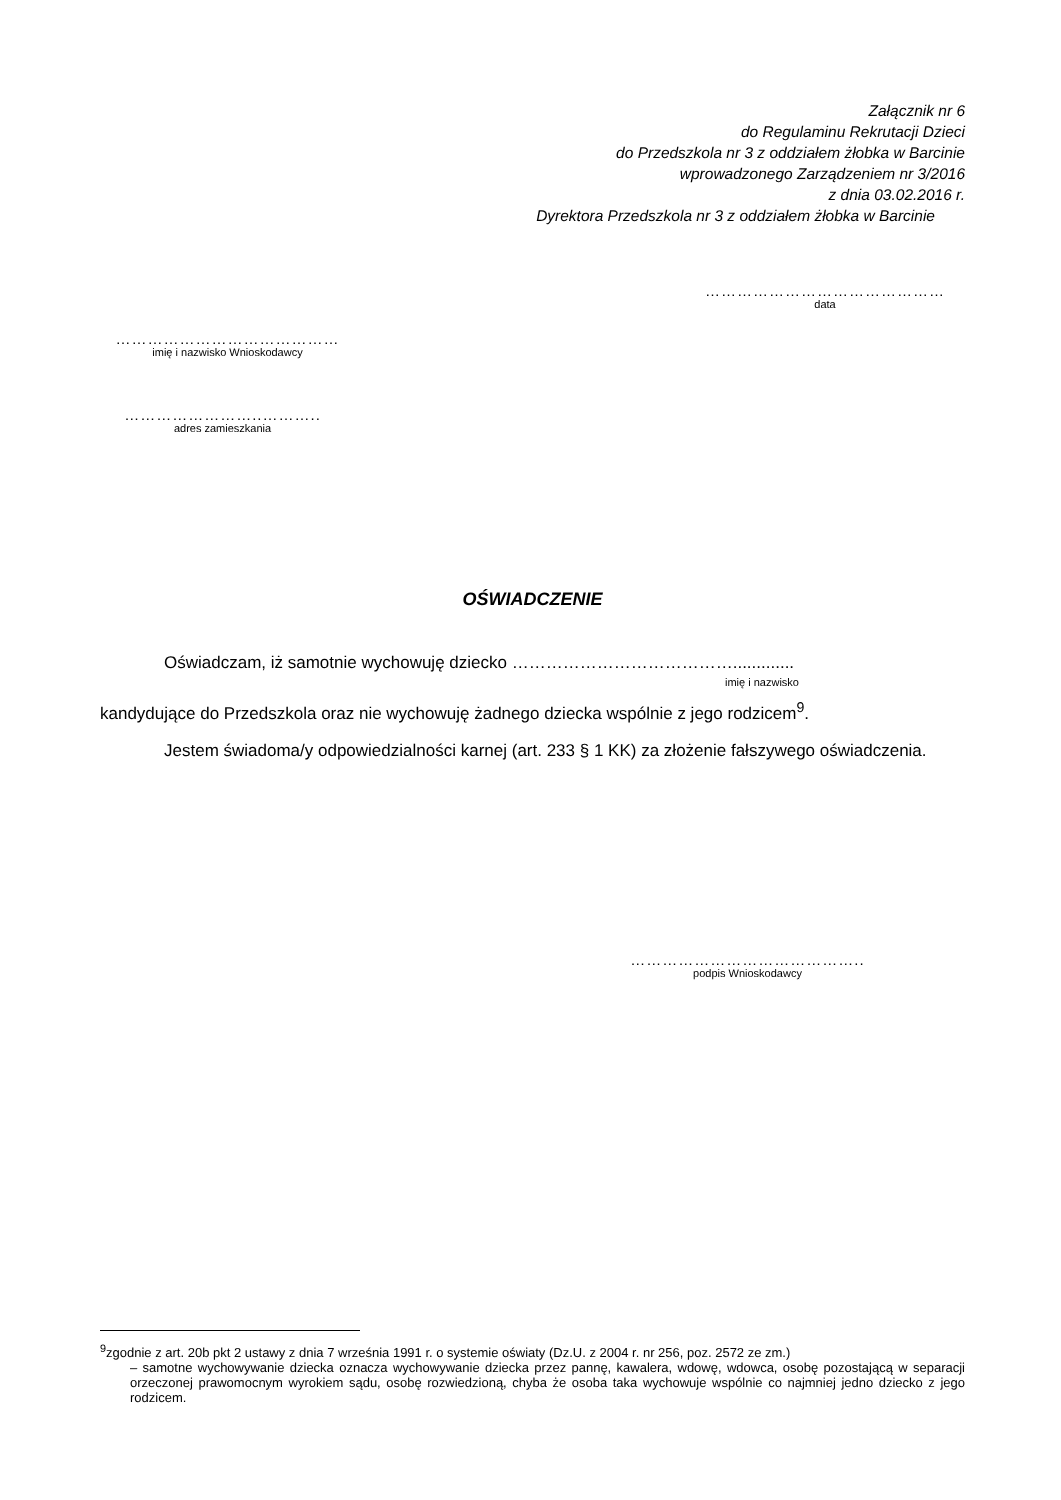Załącznik nr 6
do Regulaminu Rekrutacji Dzieci
do Przedszkola nr 3 z oddziałem żłobka w Barcinie
wprowadzonego Zarządzeniem nr 3/2016
z dnia 03.02.2016 r.
Dyrektora Przedszkola nr 3 z oddziałem żłobka w Barcinie
………………………………………
data
……………………………………
imię i nazwisko Wnioskodawcy
……………………..………..
adres zamieszkania
OŚWIADCZENIE
Oświadczam, iż samotnie wychowuję dziecko ………………………………….............
imię i nazwisko
kandydujące do Przedszkola oraz nie wychowuję żadnego dziecka wspólnie z jego rodzicem<sup>9</sup>.
Jestem świadoma/y odpowiedzialności karnej (art. 233 § 1 KK) za złożenie fałszywego oświadczenia.
……………………………………..
podpis Wnioskodawcy
<sup>9</sup> zgodnie z art. 20b pkt 2 ustawy z dnia 7 września 1991 r. o systemie oświaty (Dz.U. z 2004 r. nr 256, poz. 2572 ze zm.)
– samotne wychowywanie dziecka oznacza wychowywanie dziecka przez pannę, kawalera, wdowę, wdowca, osobę pozostającą w separacji orzeczonej prawomocnym wyrokiem sądu, osobę rozwiedzioną, chyba że osoba taka wychowuje wspólnie co najmniej jedno dziecko z jego rodzicem.